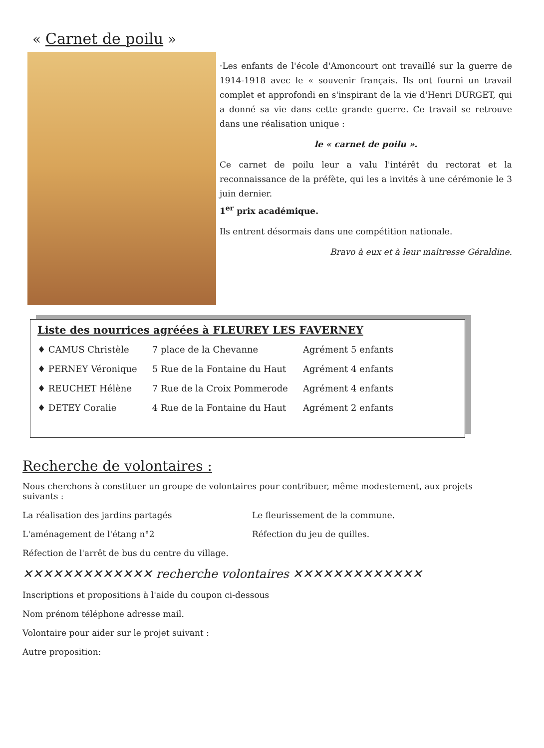« Carnet de poilu »
·Les enfants de l'école d'Amoncourt ont travaillé sur la guerre de 1914-1918 avec le « souvenir français. Ils ont fourni un travail complet et approfondi en s'inspirant de la vie d'Henri DURGET, qui a donné sa vie dans cette grande guerre. Ce travail se retrouve dans une réalisation unique :
le « carnet de poilu ».
Ce carnet de poilu leur a valu l'intérêt du rectorat et la reconnaissance de la préfète, qui les a invités à une cérémonie le 3 juin dernier.
1<sup>er</sup> prix académique.
Ils entrent désormais dans une compétition nationale.
Bravo à eux et à leur maîtresse Géraldine.
Liste des nourrices agréées à FLEUREY LES FAVERNEY
| ♦ CAMUS Christèle | 7 place de la Chevanne | Agrément 5 enfants |
| ♦ PERNEY Véronique | 5 Rue de la Fontaine du Haut | Agrément 4 enfants |
| ♦ REUCHET Hélène | 7 Rue de la Croix Pommerode | Agrément 4 enfants |
| ♦ DETEY Coralie | 4 Rue de la Fontaine du Haut | Agrément 2 enfants |
Recherche de volontaires :
Nous cherchons à constituer un groupe de volontaires pour contribuer, même modestement, aux projets suivants :
La réalisation des jardins partagés Le fleurissement de la commune.
L'aménagement de l'étang n°2 Réfection du jeu de quilles.
Réfection de l'arrêt de bus du centre du village.
✕✕✕✕✕✕✕✕✕✕✕✕✕ recherche volontaires ✕✕✕✕✕✕✕✕✕✕✕✕✕
Inscriptions et propositions à l'aide du coupon ci-dessous
Nom prénom téléphone adresse mail.
Volontaire pour aider sur le projet suivant :
Autre proposition: